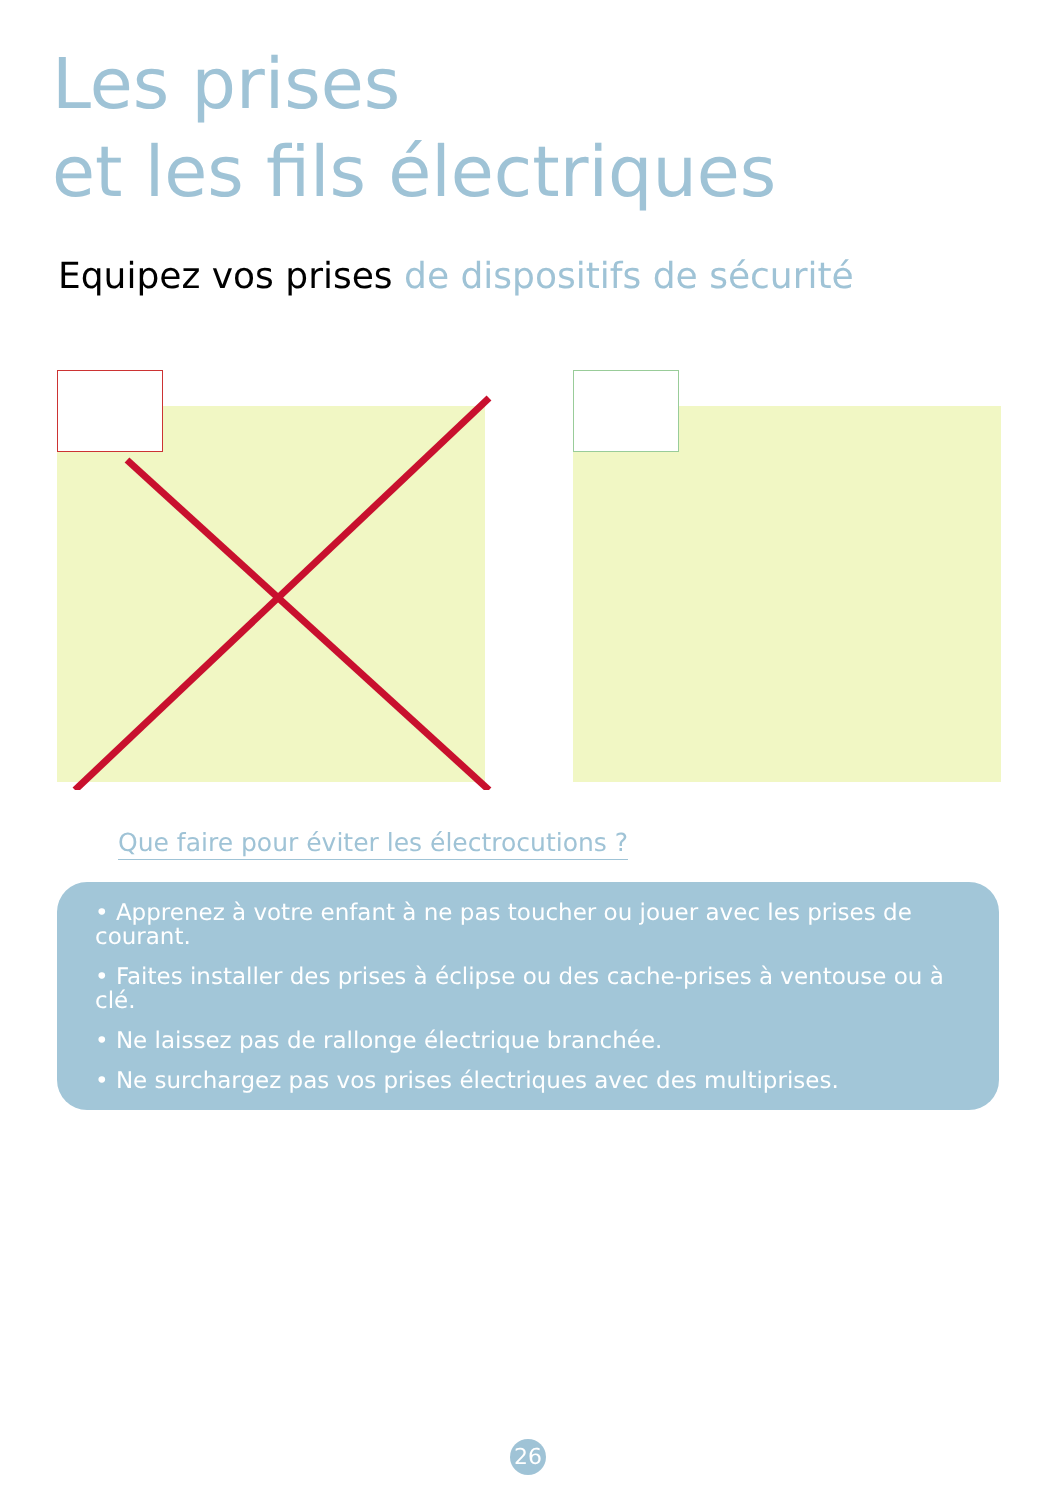Les prises
et les fils électriques
Equipez vos prises de dispositifs de sécurité
Que faire pour éviter les électrocutions ?
• Apprenez à votre enfant à ne pas toucher ou jouer avec les prises de courant.
• Faites installer des prises à éclipse ou des cache-prises à ventouse ou à clé.
• Ne laissez pas de rallonge électrique branchée.
• Ne surchargez pas vos prises électriques avec des multiprises.
26